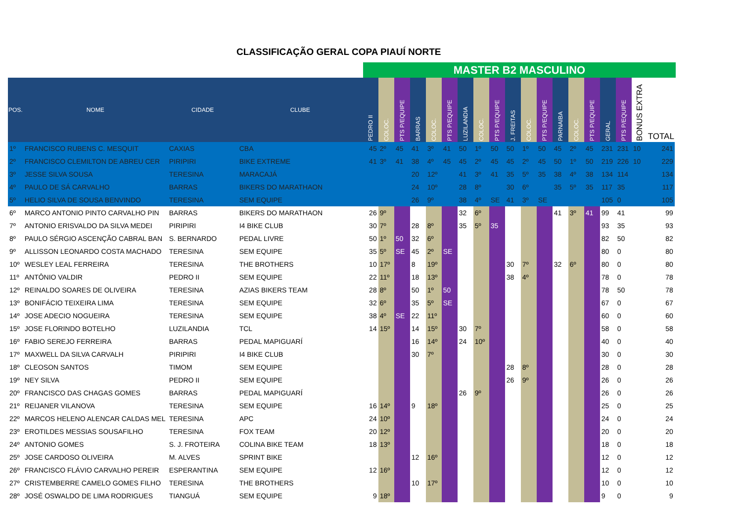CLASSIFICAÇÃO GERAL COPA PIAUÍ NORTE
MASTER B2 MASCULINO
| POS. | NOME | CIDADE | CLUBE | PEDRO II | COLOC. | PTS P/EQUIPE | BARRAS | COLOC. | PTS P/EQUIPE | LUZILANDIA | COLOC. | PTS P/EQUIPE | J. FREITAS | COLOC. | PTS P/EQUIPE | PARNAIBA | COLOC. | PTS P/EQUIPE | GERAL | PTS P/EQUIPE | BONUS EXTRA | TOTAL |
| --- | --- | --- | --- | --- | --- | --- | --- | --- | --- | --- | --- | --- | --- | --- | --- | --- | --- | --- | --- | --- | --- | --- |
| 1º | FRANCISCO RUBENS C. MESQUIT | CAXIAS | CBA | 45 | 2º | 45 | 41 | 3º | 41 | 50 | 1º | 50 | 50 | 1º | 50 | 45 | 2º | 45 | 231 | 231 | 10 | 241 |
| 2º | FRANCISCO CLEMILTON DE ABREU CER | PIRIPIRI | BIKE EXTREME | 41 | 3º | 41 | 38 | 4º | 45 | 45 | 2º | 45 | 45 | 2º | 45 | 50 | 1º | 50 | 219 | 226 | 10 | 229 |
| 3º | JESSE SILVA SOUSA | TERESINA | MARACAJÁ | | | | 20 | 12º | | 41 | 3º | 41 | 35 | 5º | 35 | 38 | 4º | 38 | 134 | 114 | | 134 |
| 4º | PAULO DE SÁ CARVALHO | BARRAS | BIKERS DO MARATHAON | | | | 24 | 10º | | 28 | 8º | | 30 | 6º | | 35 | 5º | 35 | 117 | 35 | | 117 |
| 5º | HELIO SILVA DE SOUSA BENVINDO | TERESINA | SEM EQUIPE | | | | 26 | 9º | | 38 | 4º | SE | 41 | 3º | SE | | | | 105 | 0 | | 105 |
| 6º | MARCO ANTONIO PINTO CARVALHO PIN | BARRAS | BIKERS DO MARATHAON | 26 | 9º | | | | | 32 | 6º | | | | | 41 | 3º | 41 | 99 | 41 | | 99 |
| 7º | ANTONIO ERISVALDO DA SILVA MEDEI | PIRIPIRI | I4 BIKE CLUB | 30 | 7º | | 28 | 8º | | 35 | 5º | 35 | | | | | | | 93 | 35 | | 93 |
| 8º | PAULO SÉRGIO ASCENÇÃO CABRAL BAN | S. BERNARDO | PEDAL LIVRE | 50 | 1º | 50 | 32 | 6º | | | | | | | | | | | 82 | 50 | | 82 |
| 9º | ALLISSON LEONARDO COSTA MACHADO | TERESINA | SEM EQUIPE | 35 | 5º | SE | 45 | 2º | SE | | | | | | | | | | 80 | 0 | | 80 |
| 10º | WESLEY LEAL FERREIRA | TERESINA | THE BROTHERS | 10 | 17º | | 8 | 19º | | | | | 30 | 7º | | 32 | 6º | | 80 | 0 | | 80 |
| 11º | ANTÔNIO VALDIR | PEDRO II | SEM EQUIPE | 22 | 11º | | 18 | 13º | | | | | 38 | 4º | | | | | 78 | 0 | | 78 |
| 12º | REINALDO SOARES DE OLIVEIRA | TERESINA | AZIAS BIKERS TEAM | 28 | 8º | | 50 | 1º | 50 | | | | | | | | | | 78 | 50 | | 78 |
| 13º | BONIFÁCIO TEIXEIRA LIMA | TERESINA | SEM EQUIPE | 32 | 6º | | 35 | 5º | SE | | | | | | | | | | 67 | 0 | | 67 |
| 14º | JOSE ADECIO NOGUEIRA | TERESINA | SEM EQUIPE | 38 | 4º | SE | 22 | 11º | | | | | | | | | | | 60 | 0 | | 60 |
| 15º | JOSE FLORINDO BOTELHO | LUZILANDIA | TCL | 14 | 15º | | 14 | 15º | | 30 | 7º | | | | | | | | 58 | 0 | | 58 |
| 16º | FABIO SEREJO FERREIRA | BARRAS | PEDAL MAPIGUARÍ | | | | 16 | 14º | | 24 | 10º | | | | | | | | 40 | 0 | | 40 |
| 17º | MAXWELL DA SILVA CARVALH | PIRIPIRI | I4 BIKE CLUB | | | | 30 | 7º | | | | | | | | | | | 30 | 0 | | 30 |
| 18º | CLEOSON SANTOS | TIMOM | SEM EQUIPE | | | | | | | | | | 28 | 8º | | | | | 28 | 0 | | 28 |
| 19º | NEY SILVA | PEDRO II | SEM EQUIPE | | | | | | | | | | 26 | 9º | | | | | 26 | 0 | | 26 |
| 20º | FRANCISCO DAS CHAGAS GOMES | BARRAS | PEDAL MAPIGUARÍ | | | | | | | 26 | 9º | | | | | | | | 26 | 0 | | 26 |
| 21º | REIJANER VILANOVA | TERESINA | SEM EQUIPE | 16 | 14º | | 9 | 18º | | | | | | | | | | | 25 | 0 | | 25 |
| 22º | MARCOS HELENO ALENCAR CALDAS MEL | TERESINA | APC | 24 | 10º | | | | | | | | | | | | | | 24 | 0 | | 24 |
| 23º | EROTILDES MESSIAS SOUSAFILHO | TERESINA | FOX TEAM | 20 | 12º | | | | | | | | | | | | | | 20 | 0 | | 20 |
| 24º | ANTONIO GOMES | S. J. FROTEIRA | COLINA BIKE TEAM | 18 | 13º | | | | | | | | | | | | | | 18 | 0 | | 18 |
| 25º | JOSE CARDOSO OLIVEIRA | M. ALVES | SPRINT BIKE | | | | 12 | 16º | | | | | | | | | | | 12 | 0 | | 12 |
| 26º | FRANCISCO FLÁVIO CARVALHO PEREIR | ESPERANTINA | SEM EQUIPE | 12 | 16º | | | | | | | | | | | | | | 12 | 0 | | 12 |
| 27º | CRISTEMBERRE CAMELO GOMES FILHO | TERESINA | THE BROTHERS | | | | 10 | 17º | | | | | | | | | | | 10 | 0 | | 10 |
| 28º | JOSÉ OSWALDO DE LIMA RODRIGUES | TIANGUÁ | SEM EQUIPE | 9 | 18º | | | | | | | | | | | | | | 9 | 0 | | 9 |